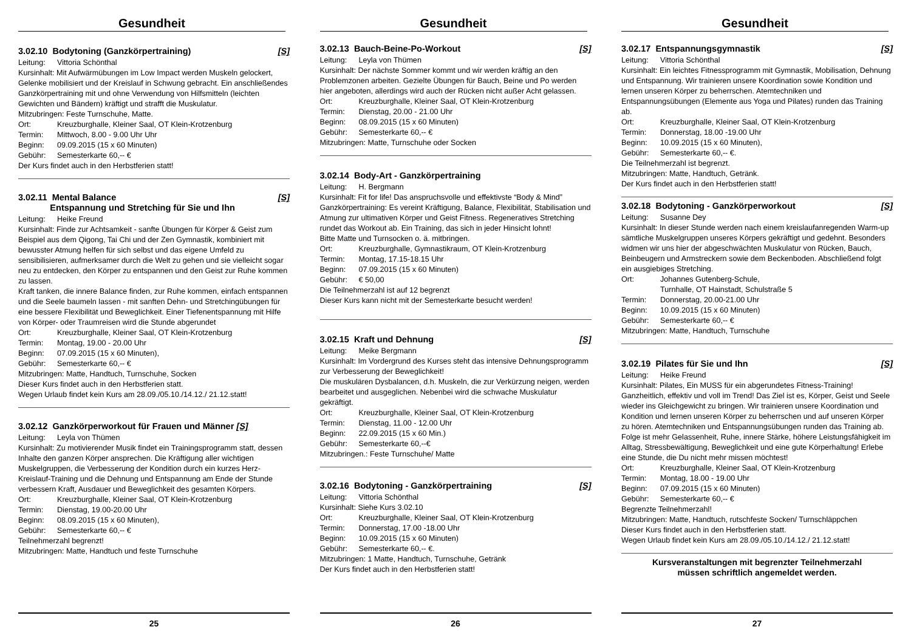Gesundheit
3.02.10 Bodytoning (Ganzkörpertraining) [S]
Leitung: Vittoria Schönthal
Kursinhalt: Mit Aufwärmübungen im Low Impact werden Muskeln gelockert, Gelenke mobilisiert und der Kreislauf in Schwung gebracht. Ein anschließendes Ganzkörpertraining mit und ohne Verwendung von Hilfsmitteln (leichten Gewichten und Bändern) kräftigt und strafft die Muskulatur.
Mitzubringen: Feste Turnschuhe, Matte.
Ort: Kreuzburghalle, Kleiner Saal, OT Klein-Krotzenburg
Termin: Mittwoch, 8.00 - 9.00 Uhr Uhr
Beginn: 09.09.2015 (15 x 60 Minuten)
Gebühr: Semesterkarte 60,-- €
Der Kurs findet auch in den Herbstferien statt!
3.02.11 Mental Balance
Entspannung und Stretching für Sie und Ihn [S]
Leitung: Heike Freund
Kursinhalt: Finde zur Achtsamkeit - sanfte Übungen für Körper & Geist zum Beispiel aus dem Qigong, Tai Chi und der Zen Gymnastik, kombiniert mit bewusster Atmung helfen für sich selbst und das eigene Umfeld zu sensibilisieren, aufmerksamer durch die Welt zu gehen und sie vielleicht sogar neu zu entdecken, den Körper zu entspannen und den Geist zur Ruhe kommen zu lassen.
Kraft tanken, die innere Balance finden, zur Ruhe kommen, einfach entspannen und die Seele baumeln lassen - mit sanften Dehn- und Stretchingübungen für eine bessere Flexibilität und Beweglichkeit. Einer Tiefenentspannung mit Hilfe von Körper- oder Traumreisen wird die Stunde abgerundet
Ort: Kreuzburghalle, Kleiner Saal, OT Klein-Krotzenburg
Termin: Montag, 19.00 - 20.00 Uhr
Beginn: 07.09.2015 (15 x 60 Minuten),
Gebühr: Semesterkarte 60,-- €
Mitzubringen: Matte, Handtuch, Turnschuhe, Socken
Dieser Kurs findet auch in den Herbstferien statt.
Wegen Urlaub findet kein Kurs am 28.09./05.10./14.12./ 21.12.statt!
3.02.12 Ganzkörperworkout für Frauen und Männer [S]
Leitung: Leyla von Thümen
Kursinhalt: Zu motivierender Musik findet ein Trainingsprogramm statt, dessen Inhalte den ganzen Körper ansprechen. Die Kräftigung aller wichtigen Muskelgruppen, die Verbesserung der Kondition durch ein kurzes Herz-Kreislauf-Training und die Dehnung und Entspannung am Ende der Stunde verbessern Kraft, Ausdauer und Beweglichkeit des gesamten Körpers.
Ort: Kreuzburghalle, Kleiner Saal, OT Klein-Krotzenburg
Termin: Dienstag, 19.00-20.00 Uhr
Beginn: 08.09.2015 (15 x 60 Minuten),
Gebühr: Semesterkarte 60,-- €
Teilnehmerzahl begrenzt!
Mitzubringen: Matte, Handtuch und feste Turnschuhe
25
Gesundheit
3.02.13 Bauch-Beine-Po-Workout [S]
Leitung: Leyla von Thümen
Kursinhalt: Der nächste Sommer kommt und wir werden kräftig an den Problemzonen arbeiten. Gezielte Übungen für Bauch, Beine und Po werden hier angeboten, allerdings wird auch der Rücken nicht außer Acht gelassen.
Ort: Kreuzburghalle, Kleiner Saal, OT Klein-Krotzenburg
Termin: Dienstag, 20.00 - 21.00 Uhr
Beginn: 08.09.2015 (15 x 60 Minuten)
Gebühr: Semesterkarte 60,-- €
Mitzubringen: Matte, Turnschuhe oder Socken
3.02.14 Body-Art - Ganzkörpertraining
Leitung: H. Bergmann
Kursinhalt: Fit for life! Das anspruchsvolle und effektivste “Body & Mind” Ganzkörpertraining: Es vereint Kräftigung, Balance, Flexibilität, Stabilisation und Atmung zur ultimativen Körper und Geist Fitness. Regeneratives Stretching rundet das Workout ab. Ein Training, das sich in jeder Hinsicht lohnt!
Bitte Matte und Turnsocken o. ä. mitbringen.
Ort: Kreuzburghalle, Gymnastikraum, OT Klein-Krotzenburg
Termin: Montag, 17.15-18.15 Uhr
Beginn: 07.09.2015 (15 x 60 Minuten)
Gebühr: € 50,00
Die Teilnehmerzahl ist auf 12 begrenzt
Dieser Kurs kann nicht mit der Semesterkarte besucht werden!
3.02.15 Kraft und Dehnung [S]
Leitung: Meike Bergmann
Kursinhalt: Im Vordergrund des Kurses steht das intensive Dehnungsprogramm zur Verbesserung der Beweglichkeit!
Die muskulären Dysbalancen, d.h. Muskeln, die zur Verkürzung neigen, werden bearbeitet und ausgeglichen. Nebenbei wird die schwache Muskulatur gekräftigt.
Ort: Kreuzburghalle, Kleiner Saal, OT Klein-Krotzenburg
Termin: Dienstag, 11.00 - 12.00 Uhr
Beginn: 22.09.2015 (15 x 60 Min.)
Gebühr: Semesterkarte 60,--€
Mitzubringen.: Feste Turnschuhe/ Matte
3.02.16 Bodytoning - Ganzkörpertraining [S]
Leitung: Vittoria Schönthal
Kursinhalt: Siehe Kurs 3.02.10
Ort: Kreuzburghalle, Kleiner Saal, OT Klein-Krotzenburg
Termin: Donnerstag, 17.00 -18.00 Uhr
Beginn: 10.09.2015 (15 x 60 Minuten)
Gebühr: Semesterkarte 60,-- €.
Mitzubringen: 1 Matte, Handtuch, Turnschuhe, Getränk
Der Kurs findet auch in den Herbstferien statt!
26
Gesundheit
3.02.17 Entspannungsgymnastik [S]
Leitung: Vittoria Schönthal
Kursinhalt: Ein leichtes Fitnessprogramm mit Gymnastik, Mobilisation, Dehnung und Entspannung. Wir trainieren unsere Koordination sowie Kondition und lernen unseren Körper zu beherrschen. Atemtechniken und Entspannungsübungen (Elemente aus Yoga und Pilates) runden das Training ab.
Ort: Kreuzburghalle, Kleiner Saal, OT Klein-Krotzenburg
Termin: Donnerstag, 18.00 -19.00 Uhr
Beginn: 10.09.2015 (15 x 60 Minuten),
Gebühr: Semesterkarte 60,-- €.
Die Teilnehmerzahl ist begrenzt.
Mitzubringen: Matte, Handtuch, Getränk.
Der Kurs findet auch in den Herbstferien statt!
3.02.18 Bodytoning - Ganzkörperworkout [S]
Leitung: Susanne Dey
Kursinhalt: In dieser Stunde werden nach einem kreislaufanregenden Warm-up sämtliche Muskelgruppen unseres Körpers gekräftigt und gedehnt. Besonders widmen wir uns hier der abgeschwächten Muskulatur von Rücken, Bauch, Beinbeugern und Armstreckern sowie dem Beckenboden. Abschließend folgt ein ausgiebiges Stretching.
Ort: Johannes Gutenberg-Schule,
Turnhalle, OT Hainstadt, Schulstraße 5
Termin: Donnerstag, 20.00-21.00 Uhr
Beginn: 10.09.2015 (15 x 60 Minuten)
Gebühr: Semesterkarte 60,-- €
Mitzubringen: Matte, Handtuch, Turnschuhe
3.02.19 Pilates für Sie und Ihn [S]
Leitung: Heike Freund
Kursinhalt: Pilates, Ein MUSS für ein abgerundetes Fitness-Training! Ganzheitlich, effektiv und voll im Trend! Das Ziel ist es, Körper, Geist und Seele wieder ins Gleichgewicht zu bringen. Wir trainieren unsere Koordination und Kondition und lernen unseren Körper zu beherrschen und auf unseren Körper zu hören. Atemtechniken und Entspannungsübungen runden das Training ab. Folge ist mehr Gelassenheit, Ruhe, innere Stärke, höhere Leistungsfähigkeit im Alltag, Stressbewältigung, Beweglichkeit und eine gute Körperhaltung! Erlebe eine Stunde, die Du nicht mehr missen möchtest!
Ort: Kreuzburghalle, Kleiner Saal, OT Klein-Krotzenburg
Termin: Montag, 18.00 - 19.00 Uhr
Beginn: 07.09.2015 (15 x 60 Minuten)
Gebühr: Semesterkarte 60,-- €
Begrenzte Teilnehmerzahl!
Mitzubringen: Matte, Handtuch, rutschfeste Socken/ Turnschläppchen
Dieser Kurs findet auch in den Herbstferien statt.
Wegen Urlaub findet kein Kurs am 28.09./05.10./14.12./ 21.12.statt!
Kursveranstaltungen mit begrenzter Teilnehmerzahl
müssen schriftlich angemeldet werden.
27